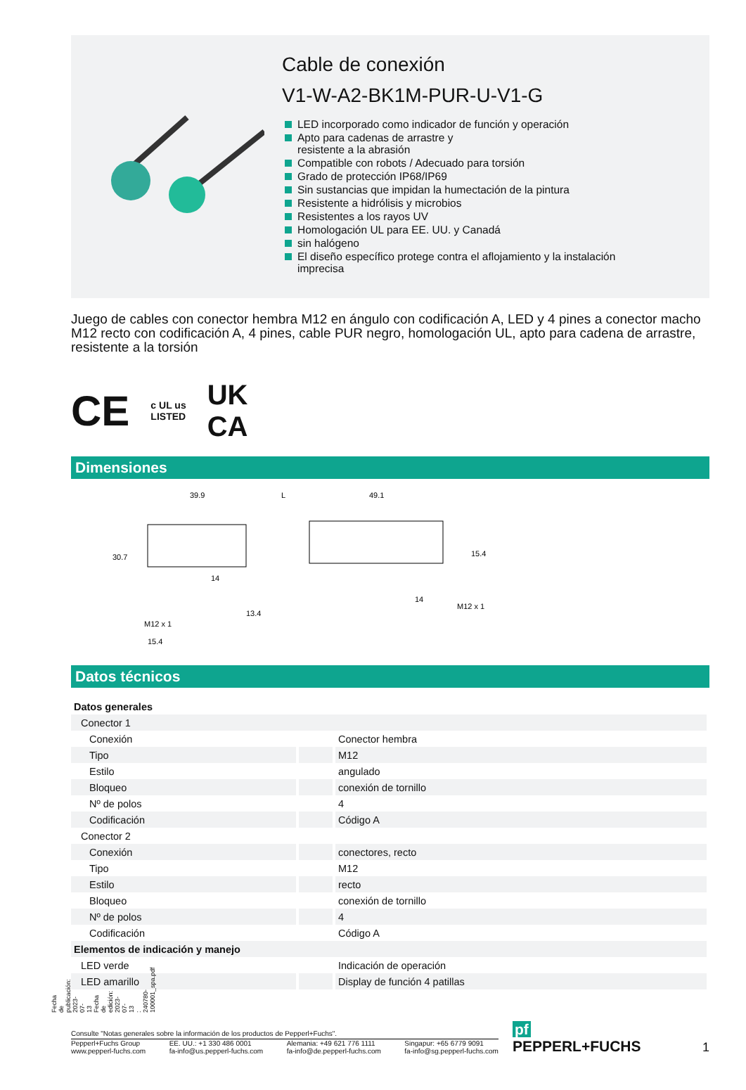Fecha de publicación: 2023-07-13 Fecha de edición: 2023-07-13 : 240780-100001_spa.pdf
Cable de conexión
V1-W-A2-BK1M-PUR-U-V1-G
LED incorporado como indicador de función y operación
Apto para cadenas de arrastre y
resistente a la abrasión
Compatible con robots / Adecuado para torsión
Grado de protección IP68/IP69
Sin sustancias que impidan la humectación de la pintura
Resistente a hidrólisis y microbios
Resistentes a los rayos UV
Homologación UL para EE. UU. y Canadá
sin halógeno
El diseño específico protege contra el aflojamiento y la instalación
imprecisa
Juego de cables con conector hembra M12 en ángulo con codificación A, LED y 4 pines a conector macho M12 recto con codificación A, 4 pines, cable PUR negro, homologación UL, apto para cadena de arrastre, resistente a la torsión
CE c UL us
LISTED UK
CA
Dimensiones
39.9
L
49.1
30.7
15.4
14
14
13.4
M12 x 1
15.4
M12 x 1
Datos técnicos
| Datos generales | | |
| Conector 1 | | |
| Conexión | | Conector hembra |
| Tipo | | M12 |
| Estilo | | angulado |
| Bloqueo | | conexión de tornillo |
| Nº de polos | | 4 |
| Codificación | | Código A |
| Conector 2 | | |
| Conexión | | conectores, recto |
| Tipo | | M12 |
| Estilo | | recto |
| Bloqueo | | conexión de tornillo |
| Nº de polos | | 4 |
| Codificación | | Código A |
| Elementos de indicación y manejo | | |
| LED verde | | Indicación de operación |
| LED amarillo | | Display de función 4 patillas |
Consulte "Notas generales sobre la información de los productos de Pepperl+Fuchs".
Pepperl+Fuchs Group
www.pepperl-fuchs.com EE. UU.: +1 330 486 0001
fa-info@us.pepperl-fuchs.com Alemania: +49 621 776 1111
fa-info@de.pepperl-fuchs.com Singapur: +65 6779 9091
fa-info@sg.pepperl-fuchs.com
pf PEPPERL+FUCHS
1